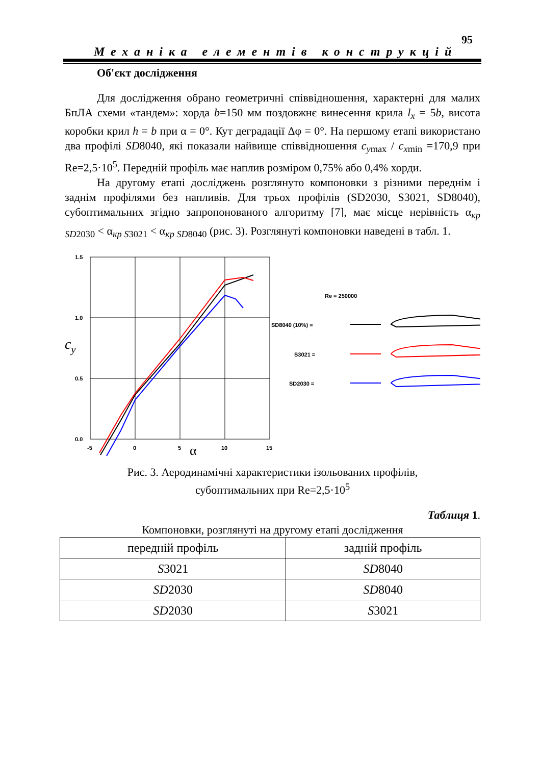95
Механіка елементів конструкцій
Об'єкт дослідження
Для дослідження обрано геометричні співвідношення, характерні для малих БпЛА схеми «тандем»: хорда b=150 мм поздовжнє винесення крила l<sub>x</sub> = 5b, висота коробки крил h = b при α = 0°. Кут деградації Δφ = 0°. На першому етапі використано два профілі SD8040, які показали найвище співвідношення c<sub>ymax</sub> / c<sub>xmin</sub> =170,9 при Re=2,5·10<sup>5</sup>. Передній профіль має наплив розміром 0,75% або 0,4% хорди.
На другому етапі досліджень розглянуто компоновки з різними переднім і заднім профілями без напливів. Для трьох профілів (SD2030, S3021, SD8040), субоптимальних згідно запропонованого алгоритму [7], має місце нерівність α<sub>кр SD2030</sub> < α<sub>кр S3021</sub> < α<sub>кр SD8040</sub> (рис. 3). Розглянуті компоновки наведені в табл. 1.
1.5
1.0
0.5
0.0
-5
0
5
10
15
cy
α
Re = 250000
SD8040 (10%) =
S3021 =
SD2030 =
Рис. 3. Аеродинамічні характеристики ізольованих профілів,
субоптимальних при Re=2,5·10<sup>5</sup>
Таблиця 1.
Компоновки, розглянуті на другому етапі дослідження
| передній профіль | задній профіль |
| --- | --- |
| S 3021 | SD 8040 |
| SD 2030 | SD 8040 |
| SD 2030 | S 3021 |